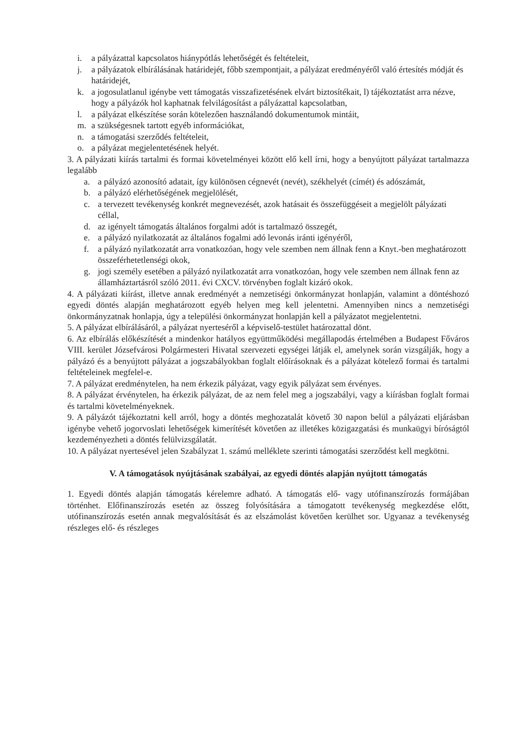i. a pályázattal kapcsolatos hiánypótlás lehetőségét és feltételeit,
j. a pályázatok elbírálásának határidejét, főbb szempontjait, a pályázat eredményéről való értesítés módját és határidejét,
k. a jogosulatlanul igénybe vett támogatás visszafizetésének elvárt biztosítékait, l) tájékoztatást arra nézve, hogy a pályázók hol kaphatnak felvilágosítást a pályázattal kapcsolatban,
l. a pályázat elkészítése során kötelezően használandó dokumentumok mintáit,
m. a szükségesnek tartott egyéb információkat,
n. a támogatási szerződés feltételeit,
o. a pályázat megjelentetésének helyét.
3. A pályázati kiírás tartalmi és formai követelményei között elő kell írni, hogy a benyújtott pályázat tartalmazza legalább
a. a pályázó azonosító adatait, így különösen cégnevét (nevét), székhelyét (címét) és adószámát,
b. a pályázó elérhetőségének megjelölését,
c. a tervezett tevékenység konkrét megnevezését, azok hatásait és összefüggéseit a megjelölt pályázati céllal,
d. az igényelt támogatás általános forgalmi adót is tartalmazó összegét,
e. a pályázó nyilatkozatát az általános fogalmi adó levonás iránti igényéről,
f. a pályázó nyilatkozatát arra vonatkozóan, hogy vele szemben nem állnak fenn a Knyt.-ben meghatározott összeférhetetlenségi okok,
g. jogi személy esetében a pályázó nyilatkozatát arra vonatkozóan, hogy vele szemben nem állnak fenn az államháztartásról szóló 2011. évi CXCV. törvényben foglalt kizáró okok.
4. A pályázati kiírást, illetve annak eredményét a nemzetiségi önkormányzat honlapján, valamint a döntéshozó egyedi döntés alapján meghatározott egyéb helyen meg kell jelentetni. Amennyiben nincs a nemzetiségi önkormányzatnak honlapja, úgy a települési önkormányzat honlapján kell a pályázatot megjelentetni.
5. A pályázat elbírálásáról, a pályázat nyerteséről a képviselő-testület határozattal dönt.
6. Az elbírálás előkészítését a mindenkor hatályos együttműködési megállapodás értelmében a Budapest Főváros VIII. kerület Józsefvárosi Polgármesteri Hivatal szervezeti egységei látják el, amelynek során vizsgálják, hogy a pályázó és a benyújtott pályázat a jogszabályokban foglalt előírásoknak és a pályázat kötelező formai és tartalmi feltételeinek megfelel-e.
7. A pályázat eredménytelen, ha nem érkezik pályázat, vagy egyik pályázat sem érvényes.
8. A pályázat érvénytelen, ha érkezik pályázat, de az nem felel meg a jogszabályi, vagy a kiírásban foglalt formai és tartalmi követelményeknek.
9. A pályázót tájékoztatni kell arról, hogy a döntés meghozatalát követő 30 napon belül a pályázati eljárásban igénybe vehető jogorvoslati lehetőségek kimerítését követően az illetékes közigazgatási és munkaügyi bíróságtól kezdeményezheti a döntés felülvizsgálatát.
10. A pályázat nyertesével jelen Szabályzat 1. számú melléklete szerinti támogatási szerződést kell megkötni.
V. A támogatások nyújtásának szabályai, az egyedi döntés alapján nyújtott támogatás
1. Egyedi döntés alapján támogatás kérelemre adható. A támogatás elő- vagy utófinanszírozás formájában történhet. Előfinanszírozás esetén az összeg folyósítására a támogatott tevékenység megkezdése előtt, utófinanszírozás esetén annak megvalósítását és az elszámolást követően kerülhet sor. Ugyanaz a tevékenység részleges elő- és részleges